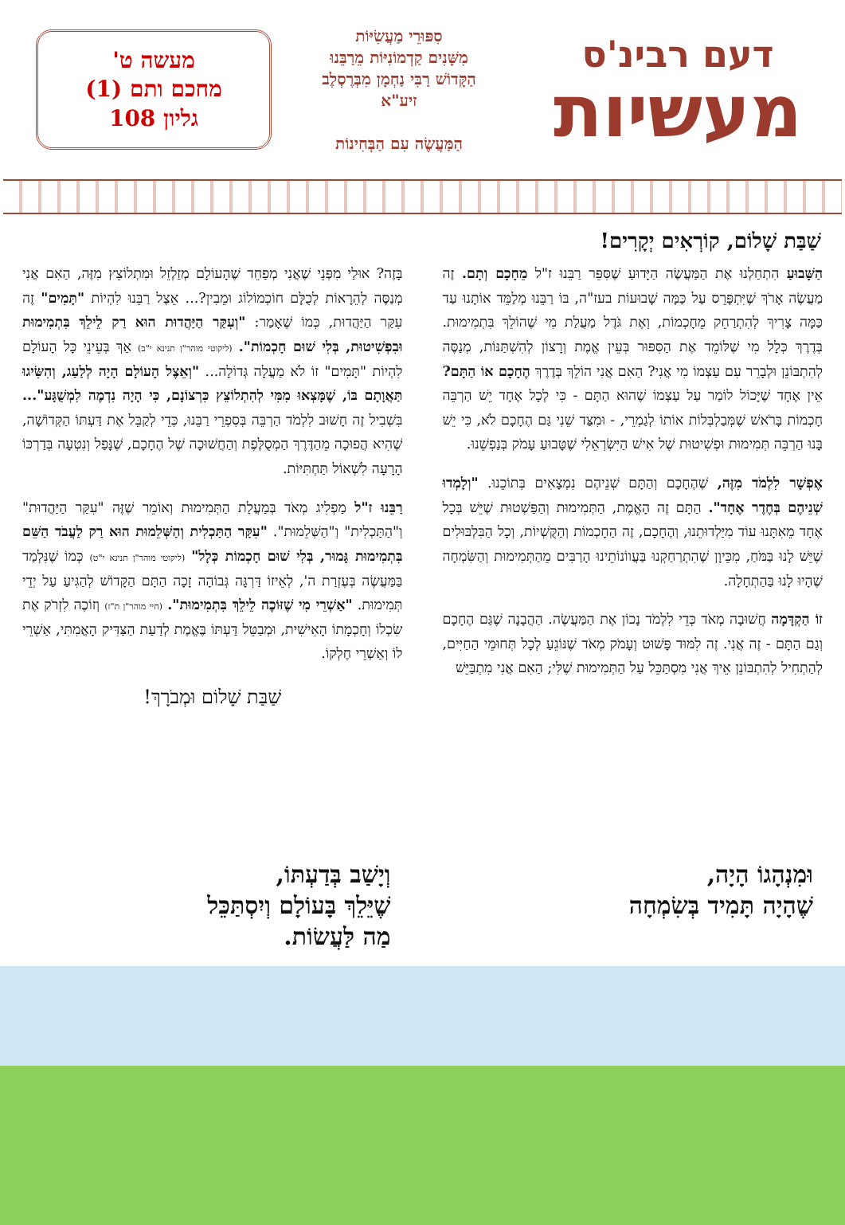דעם רבינ'ס
מעשיות
סִפּוּרֵי מַעֲשִׂיּוֹת
מִשָּׁנִים קַדְמוֹנִיּוֹת מֵרַבֵּנוּ
הַקָּדוֹשׁ רַבִּי נַחְמָן מִבְּרֶסְלֶב
זיע"א
הַמַּעֲשֶׂה עִם הַבְּחִינוֹת
מעשה ט'
מחכם ותם (1)
גליון 108
שַׁבַּת שָׁלוֹם, קוֹרְאִים יְקָרִים!
הַשָּׁבוּעַ הִתְחַלְנוּ אֶת הַמַּעֲשֶׂה הַיָּדוּעַ שֶׁסִּפֵּר רַבֵּנוּ ז"ל מֵחָכָם וְתָם. זֶה מַעֲשֶׂה אָרֹךְ שֶׁיִּתְפָּרֵס עַל כַּמָּה שָׁבוּעוֹת בעז"ה, בּוֹ רַבֵּנוּ מְלַמֵּד אוֹתָנוּ עַד כַּמָּה צָרִיךְ לְהִתְרַחֵק מֵחָכְמוֹת, וְאֶת גֹּדֶל מַעֲלַת מִי שֶׁהוֹלֵךְ בִּתְמִימוּת. בְּדֶרֶךְ כְּלָל מִי שֶׁלּוֹמֵד אֶת הַסִּפּוּר בְּעֵין אֱמֶת וְרָצוֹן לְהִשְׁתַּנּוֹת, מְנַסֶּה לְהִתְבּוֹנֵן וּלְבָרֵר עִם עַצְמוֹ מִי אֲנִי? הַאִם אֲנִי הוֹלֵךְ בְּדֶרֶךְ הֶחָכָם אוֹ הַתָּם? אֵין אֶחָד שֶׁיָּכוֹל לוֹמַר עַל עַצְמוֹ שֶׁהוּא הַתָּם - כִּי לְכָל אֶחָד יֵשׁ הַרְבֵּה חָכְמוֹת בָּרֹאשׁ שֶׁמְּבַלְבְּלוֹת אוֹתוֹ לְגַמְרֵי, - וּמִצַּד שֵׁנִי גַּם הֶחָכָם לֹא, כִּי יֵשׁ בָּנוּ הַרְבֵּה תְּמִימוּת וּפְשִׁיטוּת שֶׁל אִישׁ הַיִּשְׂרְאֵלִי שֶׁטָּבוּעַ עָמֹק בְּנַפְשֵׁנוּ.
אֶפְשָׁר לִלְמֹד מִזֶּה, שֶׁהֶחָכָם וְהַתָּם שְׁנֵיהֶם נִמְצָאִים בְּתוֹכֵנוּ. "וְלָמְדוּ שְׁנֵיהֶם בְּחֶדֶר אֶחָד". הַתָּם זֶה הָאֱמֶת, הַתְּמִימוּת וְהַפַּשְׁטוּת שֶׁיֵּשׁ בְּכָל אֶחָד מֵאִתָּנוּ עוֹד מִיַּלְדוּתֵנוּ, וְהֶחָכָם, זֶה הַחָכְמוֹת וְהַקֻּשְׁיוֹת, וְכָל הַבִּלְבּוּלִים שֶׁיֵּשׁ לָנוּ בַּמֹּחַ, מִכֵּיוָן שֶׁהִתְרַחַקְנוּ בַּעֲווֹנוֹתֵינוּ הָרַבִּים מֵהַתְּמִימוּת וְהַשִּׂמְחָה שֶׁהָיוּ לָנוּ בַּהַתְחָלָה.
זוֹ הַקְדָּמָה חֲשׁוּבָה מְאֹד כְּדֵי לִלְמֹד נָכוֹן אֶת הַמַּעֲשֶׂה. הַהֲבָנָה שֶׁגַּם הֶחָכָם וְגַם הַתָּם - זֶה אֲנִי. זֶה לִמּוּד פָּשׁוּט וְעָמֹק מְאֹד שֶׁנּוֹגֵעַ לְכָל תְּחוּמֵי הַחַיִּים, לְהַתְחִיל לְהִתְבּוֹנֵן אֵיךְ אֲנִי מִסְתַּכֵּל עַל הַתְּמִימוּת שֶׁלִּי; הַאִם אֲנִי מִתְבַּיֵּשׁ
בָּזֶה? אוּלַי מִפְּנֵי שֶׁאֲנִי מְפַחֵד שֶׁהָעוֹלָם מְזַלְזֵל וּמִתְלוֹצֵץ מִזֶּה, הַאִם אֲנִי מְנַסֶּה לְהֵרָאוֹת לְכֻלָּם חוֹכְמוֹלוֹג וּמֵבִין?... אֵצֶל רַבֵּנוּ לִהְיוֹת "תָּמִים" זֶה עִקַּר הַיַּהֲדוּת, כְּמוֹ שֶׁאָמַר: "וְעִקַּר הַיַּהֲדוּת הוּא רַק לֵילֵךְ בִּתְמִימוּת וּבִפְשִׁיטוּת, בְּלִי שׁוּם חָכְמוֹת". (ליקוטי מוהר"ן תנינא י"ב) אַךְ בְּעֵינֵי כָּל הָעוֹלָם לִהְיוֹת "תָּמִים" זוֹ לֹא מַעֲלָה גְּדוֹלָה... "וְאֵצֶל הָעוֹלָם הָיָה לְלַעַג, וְהִשִּׂיגוּ תַּאֲוָתָם בּוֹ, שֶׁמָּצְאוּ מִמִּי לְהִתְלוֹצֵץ כִּרְצוֹנָם, כִּי הָיָה נִדְמֶה לִמְשֻׁגָּע"... בִּשְׁבִיל זֶה חָשׁוּב לִלְמֹד הַרְבֵּה בְּסִפְרֵי רַבֵּנוּ, כְּדֵי לְקַבֵּל אֶת דַּעְתּוֹ הַקְּדוֹשָׁה, שֶׁהִיא הֲפוּכָה מֵהַדֶּרֶךְ הַמְסֻלֶּפֶת וְהַחֲשׁוּכָה שֶׁל הֶחָכָם, שֶׁנָּפַל וְנִטְעָה בְּדַרְכּוֹ הָרָעָה לִשְׁאוֹל תַּחְתִּיּוֹת.
רַבֵּנוּ ז"ל מַפְלִיג מְאֹד בְּמַעֲלַת הַתְּמִימוּת וְאוֹמֵר שֶׁזֶּה "עִקַּר הַיַּהֲדוּת" וְ"הַתַּכְלִית" וְ"הַשְּׁלֵמוּת". "עִקַּר הַתַּכְלִית וְהַשְּׁלֵמוּת הוּא רַק לַעֲבֹד הַשֵּׁם בִּתְמִימוּת גָּמוּר, בְּלִי שׁוּם חָכְמוֹת כְּלָל" (ליקוטי מוהר"ן תנינא י"ט) כְּמוֹ שֶׁנִּלְמַד בַּמַּעֲשֶׂה בְּעֶזְרַת ה', לְאֵיזוֹ דַּרְגָּה גְּבוֹהָה זָכָה הַתָּם הַקָּדוֹשׁ לְהַגִּיעַ עַל יְדֵי תְּמִימוּת. "אַשְׁרֵי מִי שֶׁזּוֹכֶה לֵילֵךְ בִּתְמִימוּת". (חיי מוהר"ן ת"ז) וְזוֹכֶה לִזְרֹק אֶת שִׂכְלוֹ וְחָכְמָתוֹ הָאִישִׁית, וּמְבַטֵּל דַּעְתּוֹ בֶּאֱמֶת לְדַעַת הַצַּדִּיק הָאֲמִתִּי, אַשְׁרֵי לוֹ וְאַשְׁרֵי חֶלְקוֹ.
שַׁבַּת שָׁלוֹם וּמְבֹרָךְ!
וּמִנְהָגוֹ הָיָה,
שֶׁהָיָה תָּמִיד בְּשִׂמְחָה
וְיָשַׁב בְּדַעְתּוֹ,
שֶׁיֵּלֵךְ בָּעוֹלָם וְיִסְתַּכֵּל
מַה לַּעֲשׂוֹת.